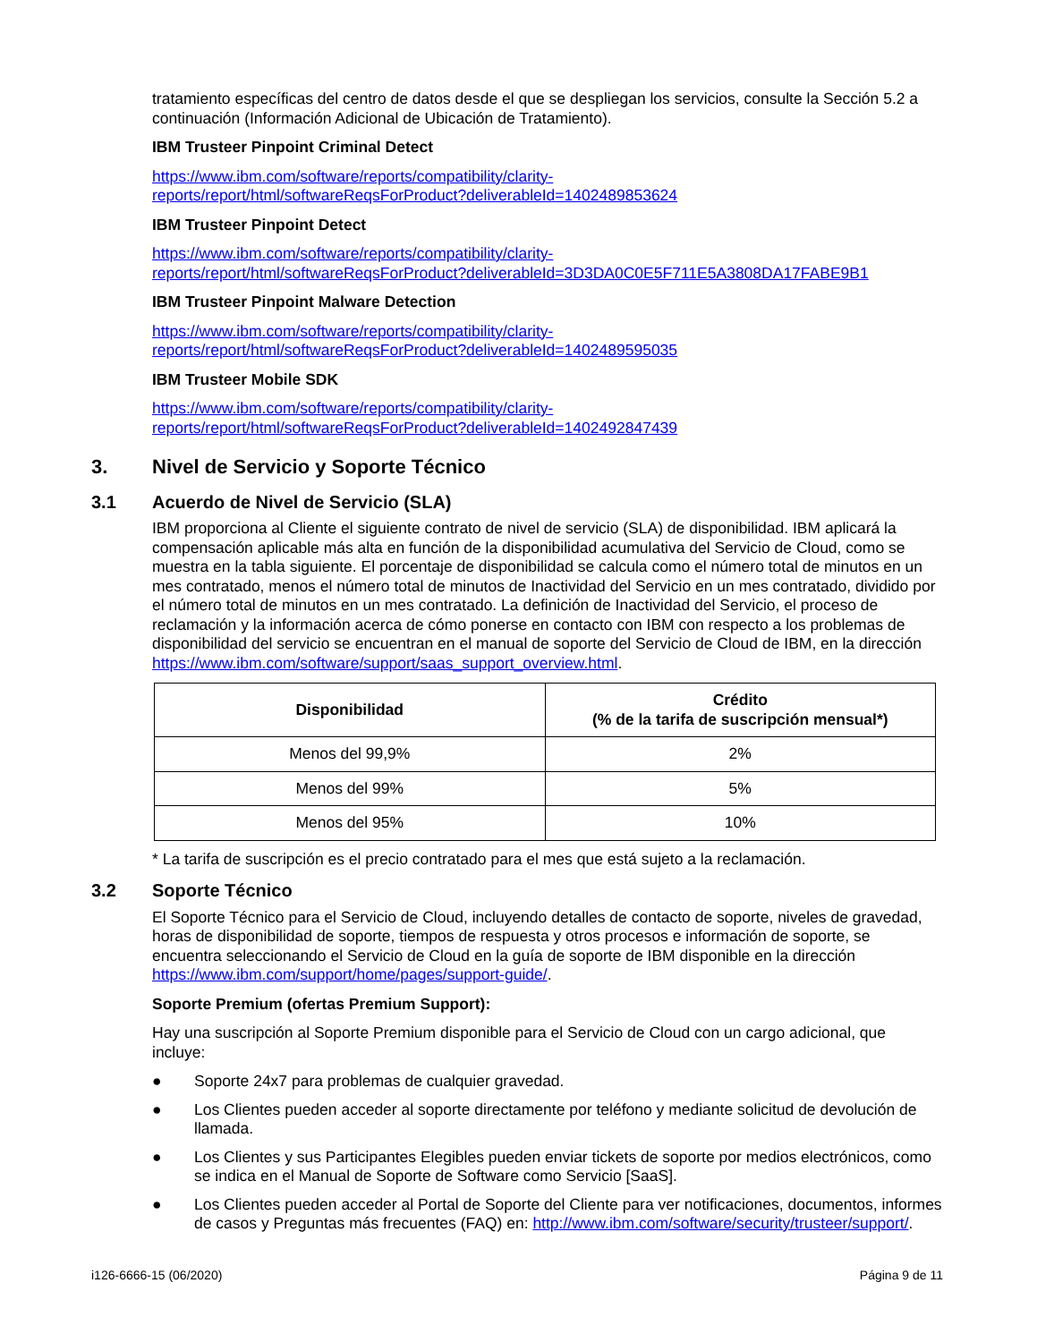tratamiento específicas del centro de datos desde el que se despliegan los servicios, consulte la Sección 5.2 a continuación (Información Adicional de Ubicación de Tratamiento).
IBM Trusteer Pinpoint Criminal Detect
https://www.ibm.com/software/reports/compatibility/clarity-
reports/report/html/softwareReqsForProduct?deliverableId=1402489853624
IBM Trusteer Pinpoint Detect
https://www.ibm.com/software/reports/compatibility/clarity-
reports/report/html/softwareReqsForProduct?deliverableId=3D3DA0C0E5F711E5A3808DA17FABE9B1
IBM Trusteer Pinpoint Malware Detection
https://www.ibm.com/software/reports/compatibility/clarity-
reports/report/html/softwareReqsForProduct?deliverableId=1402489595035
IBM Trusteer Mobile SDK
https://www.ibm.com/software/reports/compatibility/clarity-
reports/report/html/softwareReqsForProduct?deliverableId=1402492847439
3. Nivel de Servicio y Soporte Técnico
3.1 Acuerdo de Nivel de Servicio (SLA)
IBM proporciona al Cliente el siguiente contrato de nivel de servicio (SLA) de disponibilidad. IBM aplicará la compensación aplicable más alta en función de la disponibilidad acumulativa del Servicio de Cloud, como se muestra en la tabla siguiente. El porcentaje de disponibilidad se calcula como el número total de minutos en un mes contratado, menos el número total de minutos de Inactividad del Servicio en un mes contratado, dividido por el número total de minutos en un mes contratado. La definición de Inactividad del Servicio, el proceso de reclamación y la información acerca de cómo ponerse en contacto con IBM con respecto a los problemas de disponibilidad del servicio se encuentran en el manual de soporte del Servicio de Cloud de IBM, en la dirección https://www.ibm.com/software/support/saas_support_overview.html.
| Disponibilidad | Crédito (% de la tarifa de suscripción mensual*) |
| --- | --- |
| Menos del 99,9% | 2% |
| Menos del 99% | 5% |
| Menos del 95% | 10% |
* La tarifa de suscripción es el precio contratado para el mes que está sujeto a la reclamación.
3.2 Soporte Técnico
El Soporte Técnico para el Servicio de Cloud, incluyendo detalles de contacto de soporte, niveles de gravedad, horas de disponibilidad de soporte, tiempos de respuesta y otros procesos e información de soporte, se encuentra seleccionando el Servicio de Cloud en la guía de soporte de IBM disponible en la dirección https://www.ibm.com/support/home/pages/support-guide/.
Soporte Premium (ofertas Premium Support):
Hay una suscripción al Soporte Premium disponible para el Servicio de Cloud con un cargo adicional, que incluye:
● Soporte 24x7 para problemas de cualquier gravedad.
● Los Clientes pueden acceder al soporte directamente por teléfono y mediante solicitud de devolución de llamada.
● Los Clientes y sus Participantes Elegibles pueden enviar tickets de soporte por medios electrónicos, como se indica en el Manual de Soporte de Software como Servicio [SaaS].
● Los Clientes pueden acceder al Portal de Soporte del Cliente para ver notificaciones, documentos, informes de casos y Preguntas más frecuentes (FAQ) en: http://www.ibm.com/software/security/trusteer/support/.
i126-6666-15 (06/2020) Página 9 de 11